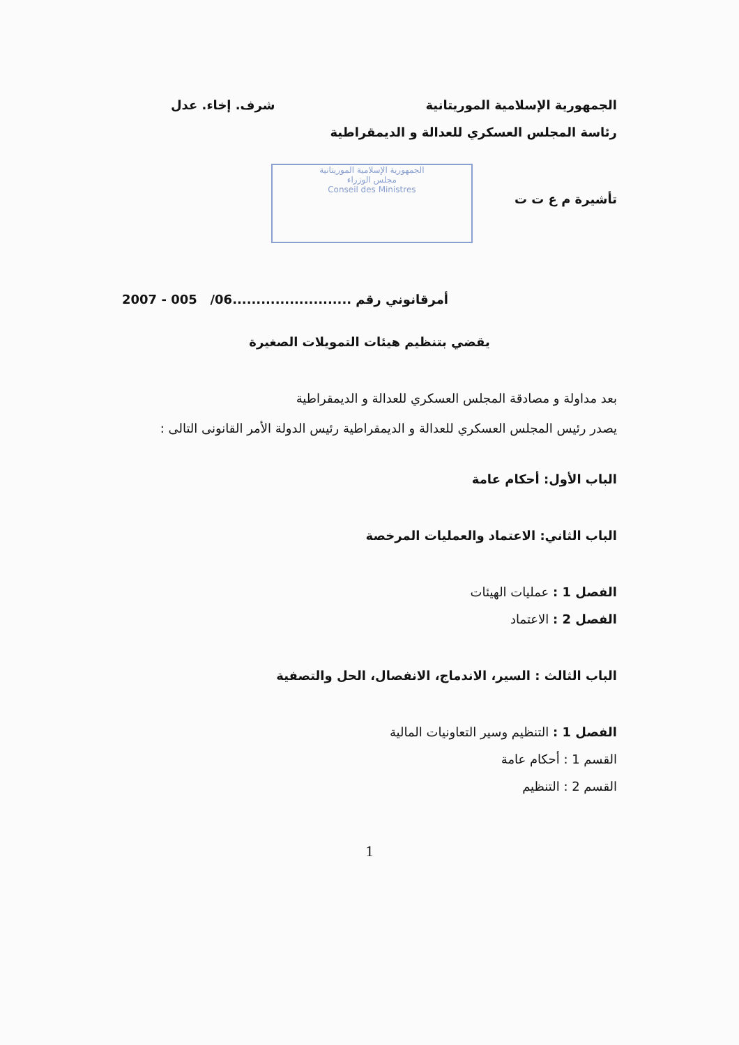الجمهورية الإسلامية الموريتانية شرف. إخاء. عدل
رئاسة المجلس العسكري للعدالة و الديمقراطية
تأشيرة م ع ت ت
الجمهورية الإسلامية الموريتانية
مجلس الوزراء
Conseil des Ministres
أمرقانوني رقم .........................06/ 005 - 2007
يقضي بتنظيم هيئات التمويلات الصغيرة
بعد مداولة و مصادقة المجلس العسكري للعدالة و الديمقراطية
يصدر رئيس المجلس العسكري للعدالة و الديمقراطية رئيس الدولة الأمر القانونى التالى :
الباب الأول: أحكام عامة
الباب الثاني: الاعتماد والعمليات المرخصة
الفصل 1 : عمليات الهيئات
الفصل 2 : الاعتماد
الباب الثالث : السير، الاندماج، الانفصال، الحل والتصفية
الفصل 1 : التنظيم وسير التعاونيات المالية
القسم 1 : أحكام عامة
القسم 2 : التنظيم
1